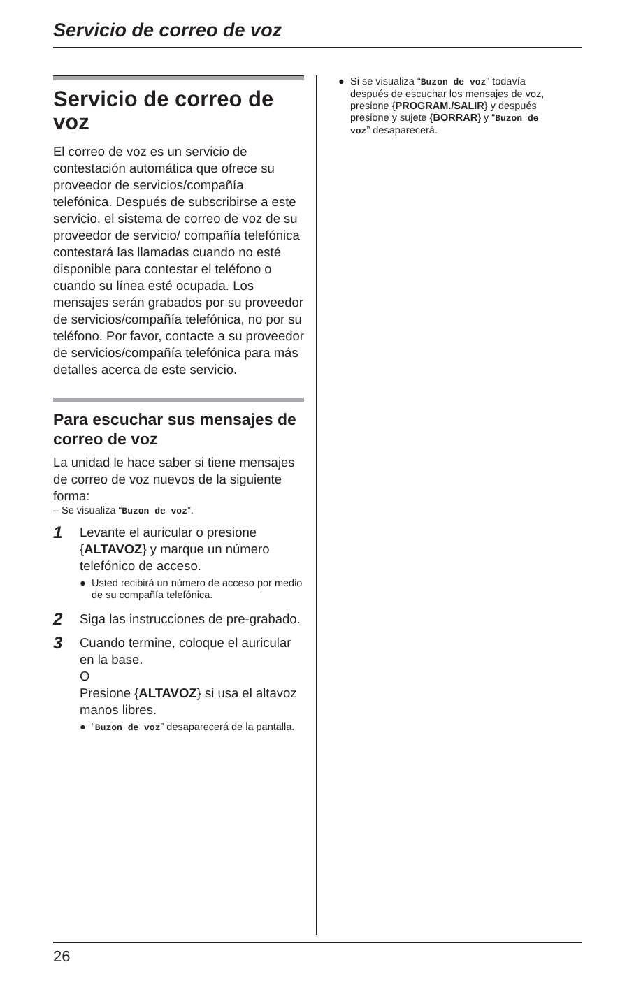Servicio de correo de voz
Servicio de correo de voz
El correo de voz es un servicio de contestación automática que ofrece su proveedor de servicios/compañía telefónica. Después de subscribirse a este servicio, el sistema de correo de voz de su proveedor de servicio/ compañía telefónica contestará las llamadas cuando no esté disponible para contestar el teléfono o cuando su línea esté ocupada. Los mensajes serán grabados por su proveedor de servicios/compañía telefónica, no por su teléfono. Por favor, contacte a su proveedor de servicios/compañía telefónica para más detalles acerca de este servicio.
Para escuchar sus mensajes de correo de voz
La unidad le hace saber si tiene mensajes de correo de voz nuevos de la siguiente forma:
– Se visualiza “Buzon de voz”.
1
Levante el auricular o presione {ALTAVOZ} y marque un número telefónico de acceso.
● Usted recibirá un número de acceso por medio de su compañía telefónica.
2
Siga las instrucciones de pre-grabado.
3
Cuando termine, coloque el auricular en la base.
O
Presione {ALTAVOZ} si usa el altavoz manos libres.
● “Buzon de voz” desaparecerá de la pantalla.
● Si se visualiza “Buzon de voz” todavía después de escuchar los mensajes de voz, presione {PROGRAM./SALIR} y después presione y sujete {BORRAR} y “Buzon de voz” desaparecerá.
26